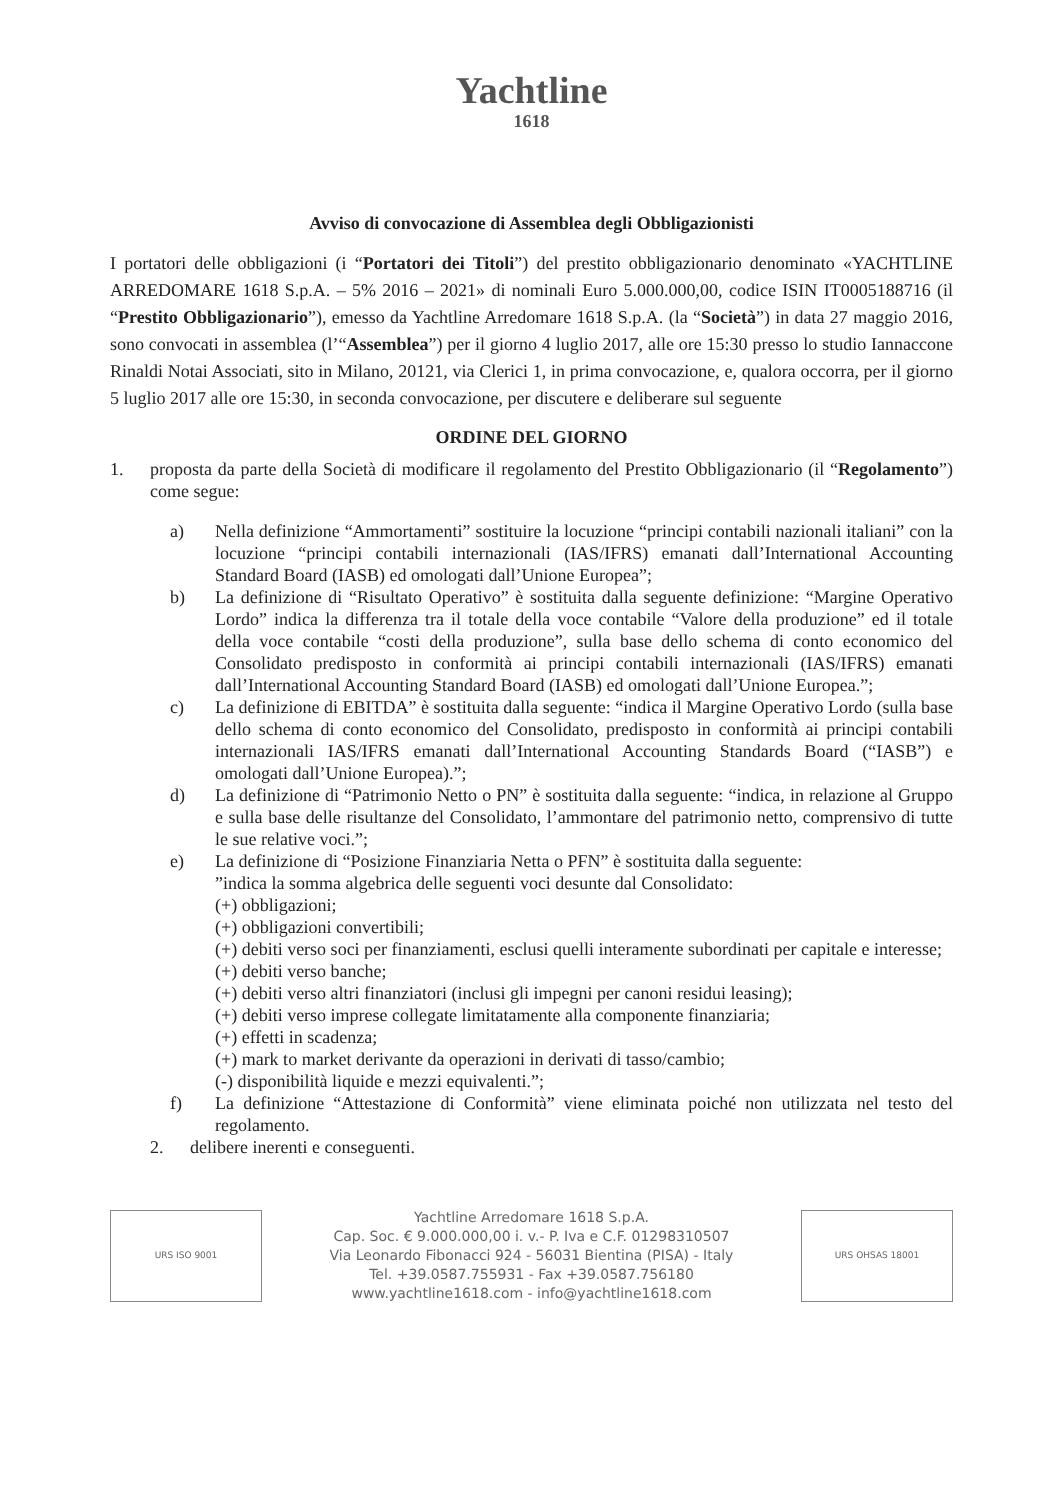Yachtline
1618
Avviso di convocazione di Assemblea degli Obbligazionisti
I portatori delle obbligazioni (i “Portatori dei Titoli”) del prestito obbligazionario denominato «YACHTLINE ARREDOMARE 1618 S.p.A. – 5% 2016 – 2021» di nominali Euro 5.000.000,00, codice ISIN IT0005188716 (il “Prestito Obbligazionario”), emesso da Yachtline Arredomare 1618 S.p.A. (la “Società”) in data 27 maggio 2016, sono convocati in assemblea (l’“Assemblea”) per il giorno 4 luglio 2017, alle ore 15:30 presso lo studio Iannaccone Rinaldi Notai Associati, sito in Milano, 20121, via Clerici 1, in prima convocazione, e, qualora occorra, per il giorno 5 luglio 2017 alle ore 15:30, in seconda convocazione, per discutere e deliberare sul seguente
ORDINE DEL GIORNO
1. proposta da parte della Società di modificare il regolamento del Prestito Obbligazionario (il “Regolamento”) come segue:
a) Nella definizione “Ammortamenti” sostituire la locuzione “principi contabili nazionali italiani” con la locuzione “principi contabili internazionali (IAS/IFRS) emanati dall’International Accounting Standard Board (IASB) ed omologati dall’Unione Europea”;
b) La definizione di “Risultato Operativo” è sostituita dalla seguente definizione: “Margine Operativo Lordo” indica la differenza tra il totale della voce contabile “Valore della produzione” ed il totale della voce contabile “costi della produzione”, sulla base dello schema di conto economico del Consolidato predisposto in conformità ai principi contabili internazionali (IAS/IFRS) emanati dall’International Accounting Standard Board (IASB) ed omologati dall’Unione Europea.”;
c) La definizione di EBITDA” è sostituita dalla seguente: “indica il Margine Operativo Lordo (sulla base dello schema di conto economico del Consolidato, predisposto in conformità ai principi contabili internazionali IAS/IFRS emanati dall’International Accounting Standards Board (“IASB”) e omologati dall’Unione Europea).”;
d) La definizione di “Patrimonio Netto o PN” è sostituita dalla seguente: “indica, in relazione al Gruppo e sulla base delle risultanze del Consolidato, l’ammontare del patrimonio netto, comprensivo di tutte le sue relative voci.”;
e) La definizione di “Posizione Finanziaria Netta o PFN” è sostituita dalla seguente:
”indica la somma algebrica delle seguenti voci desunte dal Consolidato:
(+) obbligazioni;
(+) obbligazioni convertibili;
(+) debiti verso soci per finanziamenti, esclusi quelli interamente subordinati per capitale e interesse;
(+) debiti verso banche;
(+) debiti verso altri finanziatori (inclusi gli impegni per canoni residui leasing);
(+) debiti verso imprese collegate limitatamente alla componente finanziaria;
(+) effetti in scadenza;
(+) mark to market derivante da operazioni in derivati di tasso/cambio;
(-) disponibilità liquide e mezzi equivalenti.”;
f) La definizione “Attestazione di Conformità” viene eliminata poiché non utilizzata nel testo del regolamento.
2. delibere inerenti e conseguenti.
URS ISO 9001
Yachtline Arredomare 1618 S.p.A.
Cap. Soc. € 9.000.000,00 i. v.- P. Iva e C.F. 01298310507
Via Leonardo Fibonacci 924 - 56031 Bientina (PISA) - Italy
Tel. +39.0587.755931 - Fax +39.0587.756180
www.yachtline1618.com - info@yachtline1618.com
URS OHSAS 18001